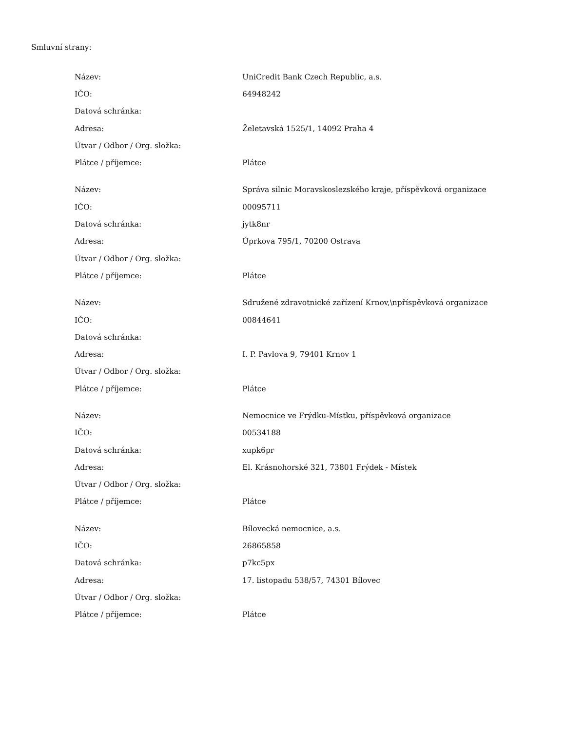Smluvní strany:
| Název: | UniCredit Bank Czech Republic, a.s. |
| IČO: | 64948242 |
| Datová schránka: | |
| Adresa: | Želetavská 1525/1, 14092 Praha 4 |
| Útvar / Odbor / Org. složka: | |
| Plátce / příjemce: | Plátce |
| Název: | Správa silnic Moravskoslezského kraje, příspěvková organizace |
| IČO: | 00095711 |
| Datová schránka: | jytk8nr |
| Adresa: | Úprkova 795/1, 70200 Ostrava |
| Útvar / Odbor / Org. složka: | |
| Plátce / příjemce: | Plátce |
| Název: | Sdružené zdravotnické zařízení Krnov,\npříspěvková organizace |
| IČO: | 00844641 |
| Datová schránka: | |
| Adresa: | I. P. Pavlova 9, 79401 Krnov 1 |
| Útvar / Odbor / Org. složka: | |
| Plátce / příjemce: | Plátce |
| Název: | Nemocnice ve Frýdku-Místku, příspěvková organizace |
| IČO: | 00534188 |
| Datová schránka: | xupk6pr |
| Adresa: | El. Krásnohorské 321, 73801 Frýdek - Místek |
| Útvar / Odbor / Org. složka: | |
| Plátce / příjemce: | Plátce |
| Název: | Bílovecká nemocnice, a.s. |
| IČO: | 26865858 |
| Datová schránka: | p7kc5px |
| Adresa: | 17. listopadu 538/57, 74301 Bílovec |
| Útvar / Odbor / Org. složka: | |
| Plátce / příjemce: | Plátce |